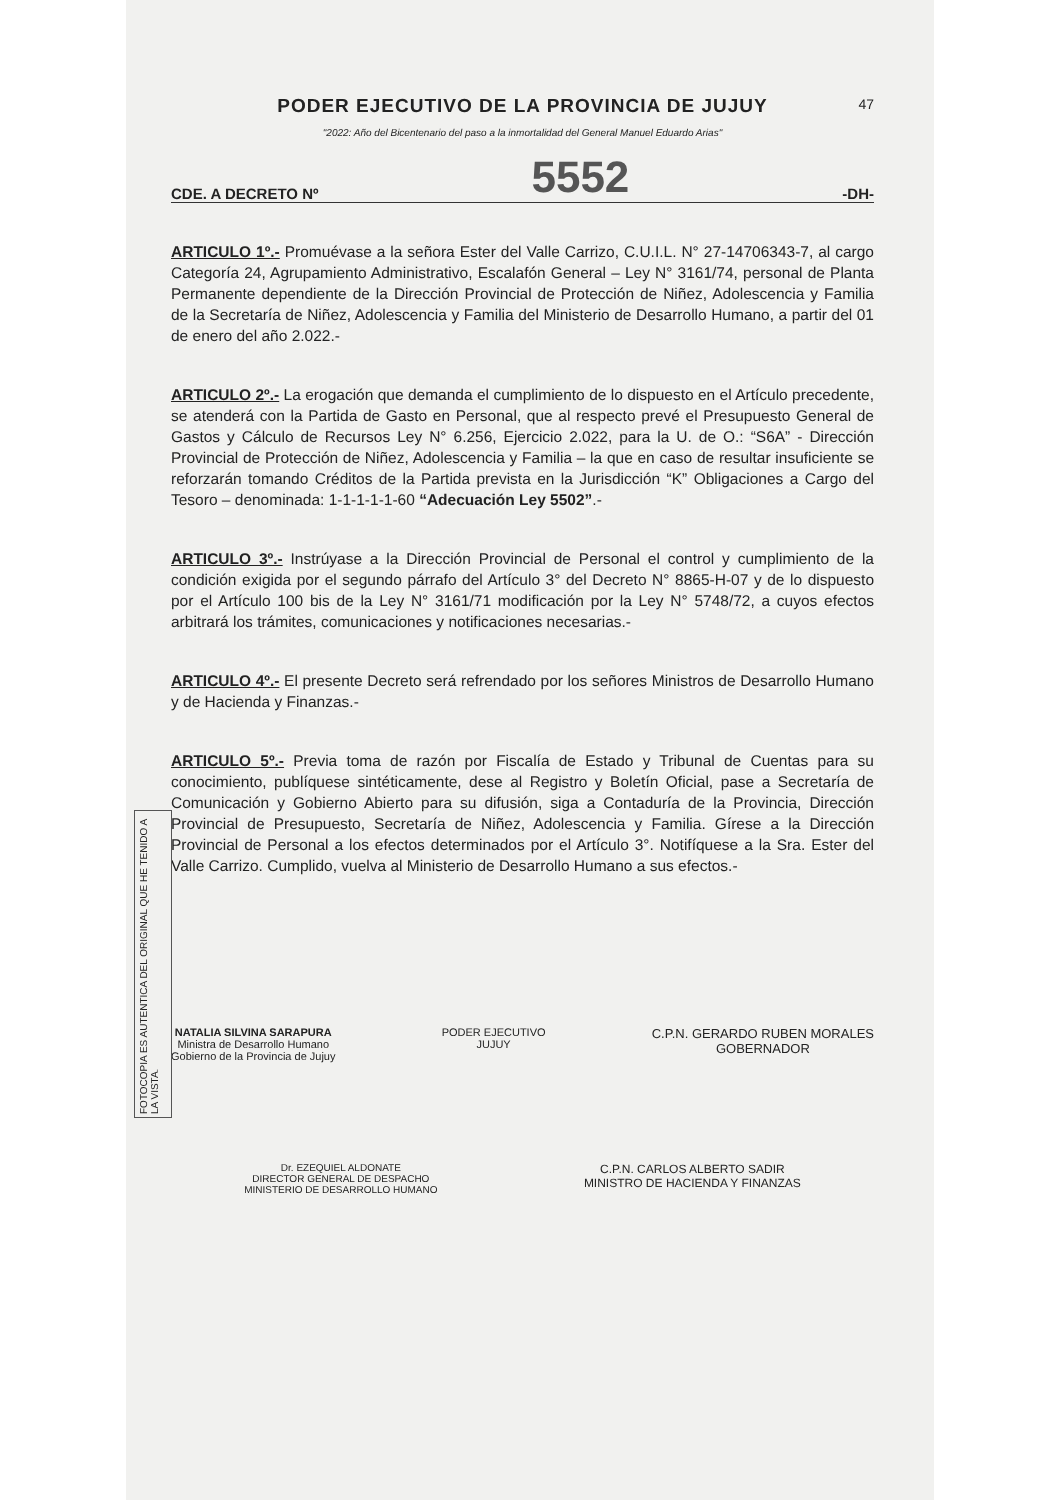PODER EJECUTIVO DE LA PROVINCIA DE JUJUY
"2022: Año del Bicentenario del paso a la inmortalidad del General Manuel Eduardo Arias"
47
CDE. A DECRETO Nº 5552 -DH-
ARTICULO 1º.- Promuévase a la señora Ester del Valle Carrizo, C.U.I.L. N° 27-14706343-7, al cargo Categoría 24, Agrupamiento Administrativo, Escalafón General – Ley N° 3161/74, personal de Planta Permanente dependiente de la Dirección Provincial de Protección de Niñez, Adolescencia y Familia de la Secretaría de Niñez, Adolescencia y Familia del Ministerio de Desarrollo Humano, a partir del 01 de enero del año 2.022.-
ARTICULO 2º.- La erogación que demanda el cumplimiento de lo dispuesto en el Artículo precedente, se atenderá con la Partida de Gasto en Personal, que al respecto prevé el Presupuesto General de Gastos y Cálculo de Recursos Ley N° 6.256, Ejercicio 2.022, para la U. de O.: “S6A” - Dirección Provincial de Protección de Niñez, Adolescencia y Familia – la que en caso de resultar insuficiente se reforzarán tomando Créditos de la Partida prevista en la Jurisdicción “K” Obligaciones a Cargo del Tesoro – denominada: 1-1-1-1-1-60 “Adecuación Ley 5502”.-
ARTICULO 3º.- Instrúyase a la Dirección Provincial de Personal el control y cumplimiento de la condición exigida por el segundo párrafo del Artículo 3° del Decreto N° 8865-H-07 y de lo dispuesto por el Artículo 100 bis de la Ley N° 3161/71 modificación por la Ley N° 5748/72, a cuyos efectos arbitrará los trámites, comunicaciones y notificaciones necesarias.-
ARTICULO 4º.- El presente Decreto será refrendado por los señores Ministros de Desarrollo Humano y de Hacienda y Finanzas.-
ARTICULO 5º.- Previa toma de razón por Fiscalía de Estado y Tribunal de Cuentas para su conocimiento, publíquese sintéticamente, dese al Registro y Boletín Oficial, pase a Secretaría de Comunicación y Gobierno Abierto para su difusión, siga a Contaduría de la Provincia, Dirección Provincial de Presupuesto, Secretaría de Niñez, Adolescencia y Familia. Gírese a la Dirección Provincial de Personal a los efectos determinados por el Artículo 3°. Notifíquese a la Sra. Ester del Valle Carrizo. Cumplido, vuelva al Ministerio de Desarrollo Humano a sus efectos.-
NATALIA SILVINA SARAPURA
Ministra de Desarrollo Humano
Gobierno de la Provincia de Jujuy
PODER EJECUTIVO
JUJUY
C.P.N. GERARDO RUBEN MORALES
GOBERNADOR
Dr. EZEQUIEL ALDONATE
DIRECTOR GENERAL DE DESPACHO
MINISTERIO DE DESARROLLO HUMANO
C.P.N. CARLOS ALBERTO SADIR
MINISTRO DE HACIENDA Y FINANZAS
FOTOCOPIA ES AUTENTICA DEL ORIGINAL QUE HE TENIDO A LA VISTA.